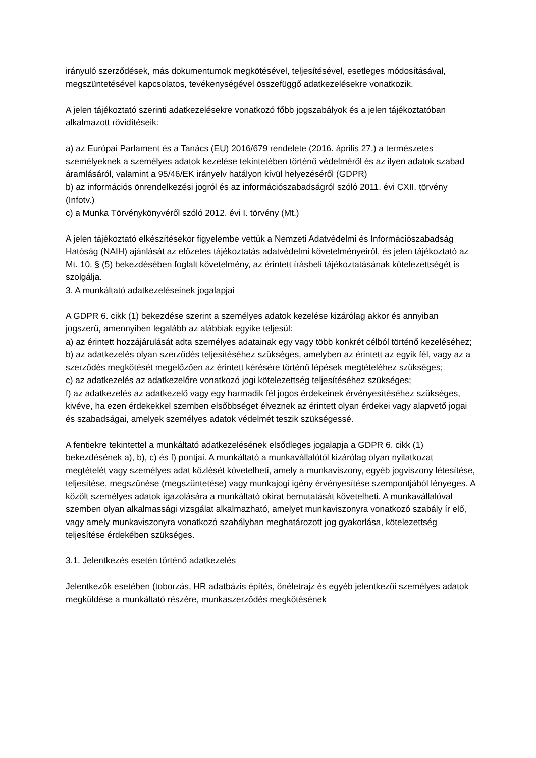irányuló szerződések, más dokumentumok megkötésével, teljesítésével, esetleges módosításával, megszüntetésével kapcsolatos, tevékenységével összefüggő adatkezelésekre vonatkozik.
A jelen tájékoztató szerinti adatkezelésekre vonatkozó főbb jogszabályok és a jelen tájékoztatóban alkalmazott rövidítéseik:
a) az Európai Parlament és a Tanács (EU) 2016/679 rendelete (2016. április 27.) a természetes személyeknek a személyes adatok kezelése tekintetében történő védelméről és az ilyen adatok szabad áramlásáról, valamint a 95/46/EK irányelv hatályon kívül helyezéséről (GDPR)
b) az információs önrendelkezési jogról és az információszabadságról szóló 2011. évi CXII. törvény (Infotv.)
c) a Munka Törvénykönyvéről szóló 2012. évi I. törvény (Mt.)
A jelen tájékoztató elkészítésekor figyelembe vettük a Nemzeti Adatvédelmi és Információszabadság Hatóság (NAIH) ajánlását az előzetes tájékoztatás adatvédelmi követelményeiről, és jelen tájékoztató az Mt. 10. § (5) bekezdésében foglalt követelmény, az érintett írásbeli tájékoztatásának kötelezettségét is szolgálja.
3. A munkáltató adatkezeléseinek jogalapjai
A GDPR 6. cikk (1) bekezdése szerint a személyes adatok kezelése kizárólag akkor és annyiban jogszerű, amennyiben legalább az alábbiak egyike teljesül:
a) az érintett hozzájárulását adta személyes adatainak egy vagy több konkrét célból történő kezeléséhez;
b) az adatkezelés olyan szerződés teljesítéséhez szükséges, amelyben az érintett az egyik fél, vagy az a szerződés megkötését megelőzően az érintett kérésére történő lépések megtételéhez szükséges;
c) az adatkezelés az adatkezelőre vonatkozó jogi kötelezettség teljesítéséhez szükséges;
f) az adatkezelés az adatkezelő vagy egy harmadik fél jogos érdekeinek érvényesítéséhez szükséges, kivéve, ha ezen érdekekkel szemben elsőbbséget élveznek az érintett olyan érdekei vagy alapvető jogai és szabadságai, amelyek személyes adatok védelmét teszik szükségessé.
A fentiekre tekintettel a munkáltató adatkezelésének elsődleges jogalapja a GDPR 6. cikk (1) bekezdésének a), b), c) és f) pontjai. A munkáltató a munkavállalótól kizárólag olyan nyilatkozat megtételét vagy személyes adat közlését követelheti, amely a munkaviszony, egyéb jogviszony létesítése, teljesítése, megszűnése (megszüntetése) vagy munkajogi igény érvényesítése szempontjából lényeges. A közölt személyes adatok igazolására a munkáltató okirat bemutatását követelheti. A munkavállalóval szemben olyan alkalmassági vizsgálat alkalmazható, amelyet munkaviszonyra vonatkozó szabály ír elő, vagy amely munkaviszonyra vonatkozó szabályban meghatározott jog gyakorlása, kötelezettség teljesítése érdekében szükséges.
3.1. Jelentkezés esetén történő adatkezelés
Jelentkezők esetében (toborzás, HR adatbázis építés, önéletrajz és egyéb jelentkezői személyes adatok megküldése a munkáltató részére, munkaszerződés megkötésének